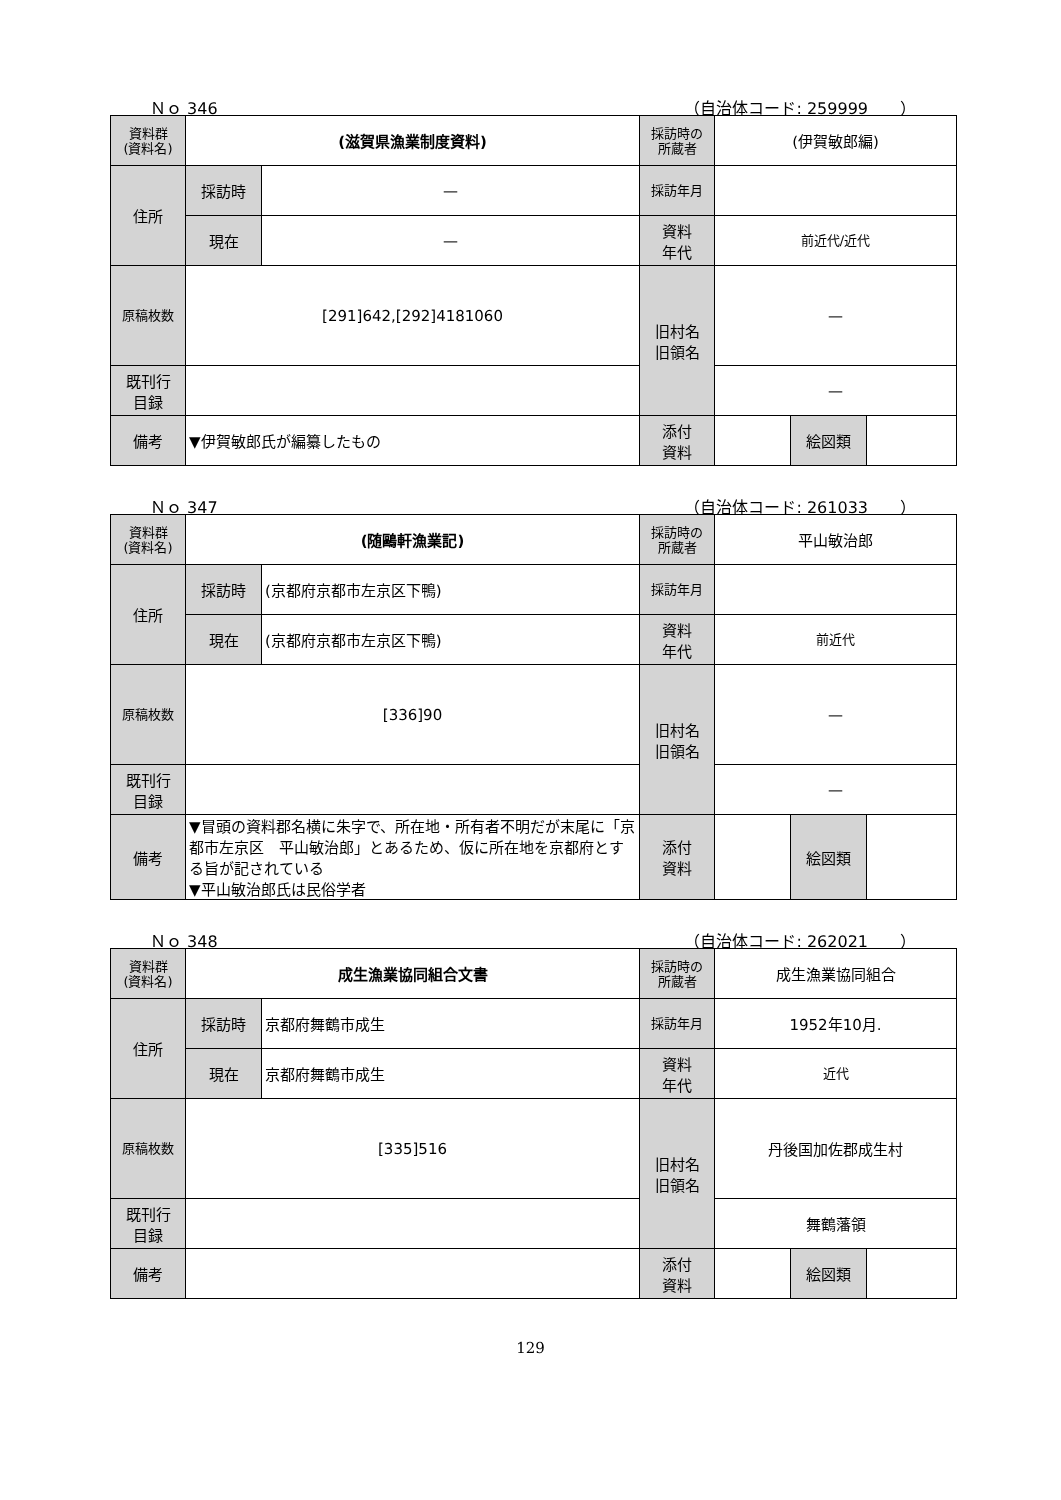Ｎｏ 346 （自治体コード: 259999　　）
| 資料群 (資料名) | (滋賀県漁業制度資料) | | 採訪時の 所蔵者 | (伊賀敏郎編) | | |
| 住所 | 採訪時 | — | 採訪年月 | | | |
| | 現在 | — | 資料 年代 | 前近代/近代 | | |
| 原稿枚数 | [291]642,[292]4181060 | | 旧村名 旧領名 | — | | |
| 既刊行 目録 | | | | — | | |
| 備考 | ▼伊賀敏郎氏が編纂したもの | | | | | |
| | | | 添付 資料 | | 絵図類 | |
Ｎｏ 347 （自治体コード: 261033　　）
| 資料群 (資料名) | (随鷗軒漁業記) | | 採訪時の 所蔵者 | 平山敏治郎 | | |
| 住所 | 採訪時 | (京都府京都市左京区下鴨) | 採訪年月 | | | |
| | 現在 | (京都府京都市左京区下鴨) | 資料 年代 | 前近代 | | |
| 原稿枚数 | [336]90 | | 旧村名 旧領名 | — | | |
| 既刊行 目録 | | | | — | | |
| 備考 | ▼冒頭の資料郡名横に朱字で、所在地・所有者不明だが末尾に「京都市左京区 平山敏治郎」とあるため、仮に所在地を京都府とする旨が記されている ▼平山敏治郎氏は民俗学者 | | | | | |
| | | | 添付 資料 | | 絵図類 | |
Ｎｏ 348 （自治体コード: 262021　　）
| 資料群 (資料名) | 成生漁業協同組合文書 | | 採訪時の 所蔵者 | 成生漁業協同組合 | | |
| 住所 | 採訪時 | 京都府舞鶴市成生 | 採訪年月 | 1952年10月. | | |
| | 現在 | 京都府舞鶴市成生 | 資料 年代 | 近代 | | |
| 原稿枚数 | [335]516 | | 旧村名 旧領名 | 丹後国加佐郡成生村 | | |
| 既刊行 目録 | | | | 舞鶴藩領 | | |
| 備考 | | | | | | |
| | | | 添付 資料 | | 絵図類 | |
129